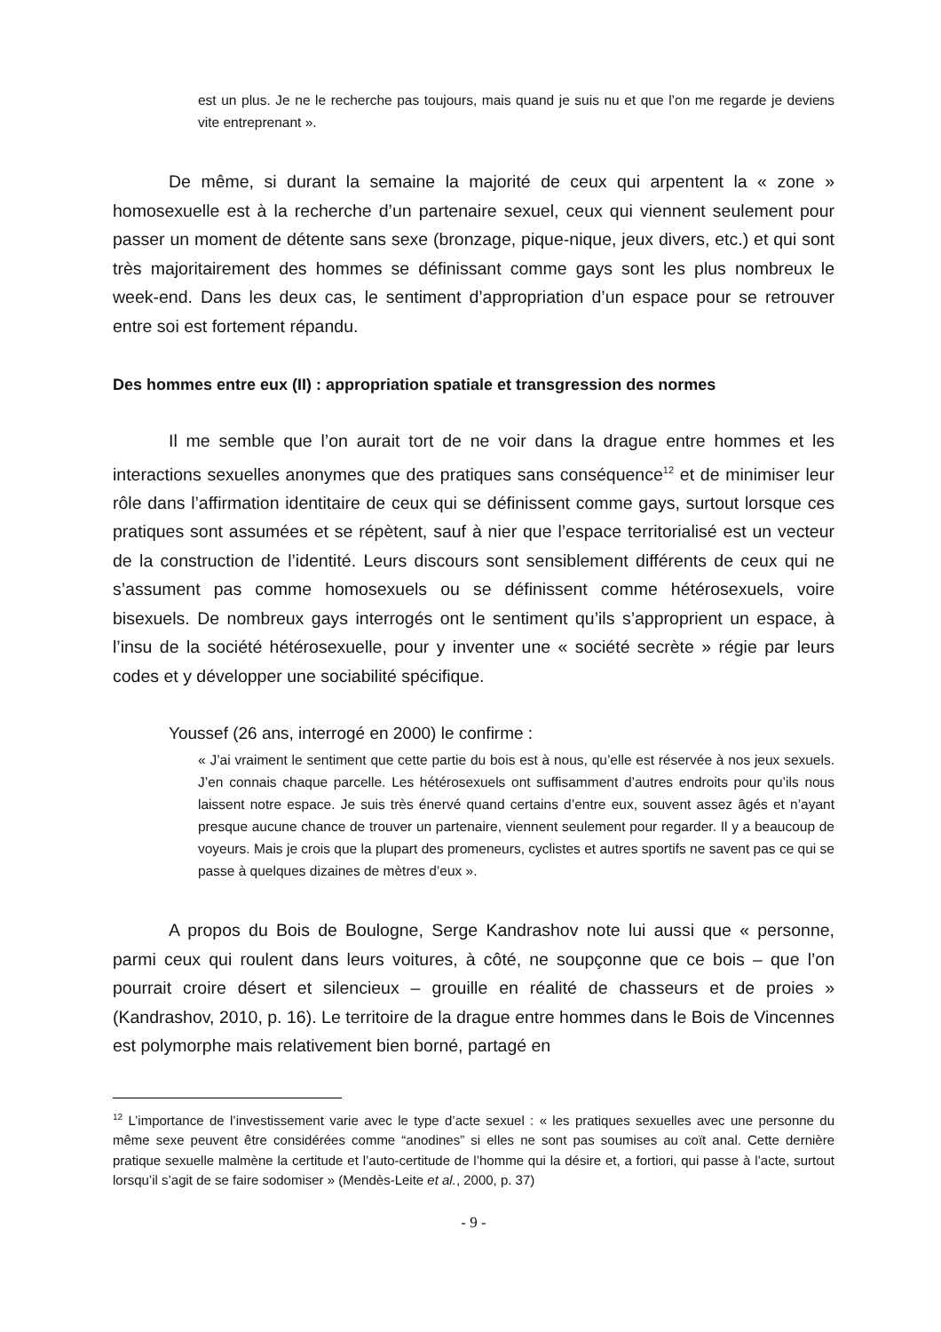est un plus. Je ne le recherche pas toujours, mais quand je suis nu et que l’on me regarde je deviens vite entreprenant ».
De même, si durant la semaine la majorité de ceux qui arpentent la « zone » homosexuelle est à la recherche d’un partenaire sexuel, ceux qui viennent seulement pour passer un moment de détente sans sexe (bronzage, pique-nique, jeux divers, etc.) et qui sont très majoritairement des hommes se définissant comme gays sont les plus nombreux le week-end. Dans les deux cas, le sentiment d’appropriation d’un espace pour se retrouver entre soi est fortement répandu.
Des hommes entre eux (II) : appropriation spatiale et transgression des normes
Il me semble que l’on aurait tort de ne voir dans la drague entre hommes et les interactions sexuelles anonymes que des pratiques sans conséquence<sup>12</sup> et de minimiser leur rôle dans l’affirmation identitaire de ceux qui se définissent comme gays, surtout lorsque ces pratiques sont assumées et se répètent, sauf à nier que l’espace territorialisé est un vecteur de la construction de l’identité. Leurs discours sont sensiblement différents de ceux qui ne s’assument pas comme homosexuels ou se définissent comme hétérosexuels, voire bisexuels. De nombreux gays interrogés ont le sentiment qu’ils s’approprient un espace, à l’insu de la société hétérosexuelle, pour y inventer une « société secrète » régie par leurs codes et y développer une sociabilité spécifique.
Youssef (26 ans, interrogé en 2000) le confirme :
« J’ai vraiment le sentiment que cette partie du bois est à nous, qu’elle est réservée à nos jeux sexuels. J’en connais chaque parcelle. Les hétérosexuels ont suffisamment d’autres endroits pour qu’ils nous laissent notre espace. Je suis très énervé quand certains d’entre eux, souvent assez âgés et n’ayant presque aucune chance de trouver un partenaire, viennent seulement pour regarder. Il y a beaucoup de voyeurs. Mais je crois que la plupart des promeneurs, cyclistes et autres sportifs ne savent pas ce qui se passe à quelques dizaines de mètres d’eux ».
A propos du Bois de Boulogne, Serge Kandrashov note lui aussi que « personne, parmi ceux qui roulent dans leurs voitures, à côté, ne soupçonne que ce bois – que l’on pourrait croire désert et silencieux – grouille en réalité de chasseurs et de proies » (Kandrashov, 2010, p. 16). Le territoire de la drague entre hommes dans le Bois de Vincennes est polymorphe mais relativement bien borné, partagé en
<sup>12</sup> L’importance de l’investissement varie avec le type d’acte sexuel : « les pratiques sexuelles avec une personne du même sexe peuvent être considérées comme “anodines” si elles ne sont pas soumises au coït anal. Cette dernière pratique sexuelle malmène la certitude et l’auto-certitude de l’homme qui la désire et, a fortiori, qui passe à l’acte, surtout lorsqu’il s’agit de se faire sodomiser » (Mendès-Leite et al., 2000, p. 37)
- 9 -